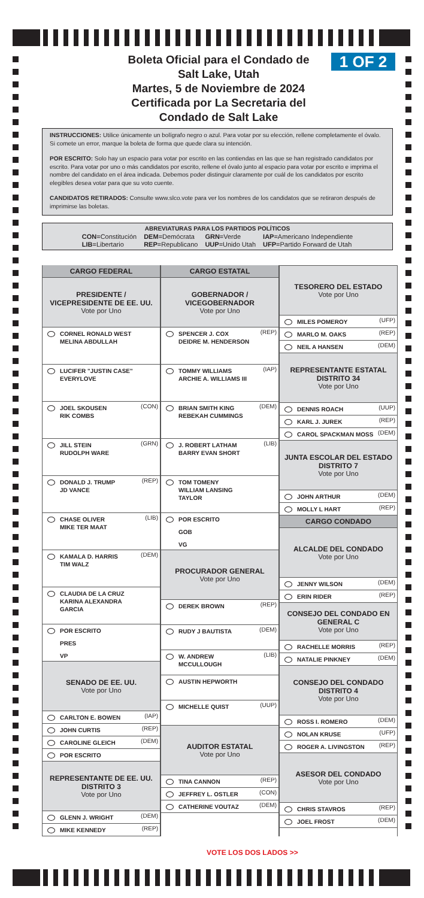Boleta Oficial para el Condado de
Salt Lake, Utah
Martes, 5 de Noviembre de 2024
Certificada por La Secretaria del
Condado de Salt Lake
1 OF 2
INSTRUCCIONES: Utilice únicamente un bolígrafo negro o azul. Para votar por su elección, rellene completamente el óvalo. Si comete un error, marque la boleta de forma que quede clara su intención.
POR ESCRITO: Solo hay un espacio para votar por escrito en las contiendas en las que se han registrado candidatos por escrito. Para votar por uno o más candidatos por escrito, rellene el óvalo junto al espacio para votar por escrito e imprima el nombre del candidato en el área indicada. Debemos poder distinguir claramente por cuál de los candidatos por escrito elegibles desea votar para que su voto cuente.
CANDIDATOS RETIRADOS: Consulte www.slco.vote para ver los nombres de los candidatos que se retiraron después de imprimirse las boletas.
ABREVIATURAS PARA LOS PARTIDOS POLÍTICOS
| CON =Constitución | DEM =Demócrata | GRN =Verde | IAP =Americano Independiente |
| LIB =Libertario | REP =Republicano | UUP =Unido Utah | UFP =Partido Forward de Utah |
CARGO FEDERAL
PRESIDENTE /
VICEPRESIDENTE DE EE. UU.
Vote por Uno
CORNEL RONALD WEST
MELINA ABDULLAH
LUCIFER "JUSTIN CASE"
EVERYLOVE
JOEL SKOUSEN
RIK COMBS
(CON)
JILL STEIN
RUDOLPH WARE
(GRN)
DONALD J. TRUMP
JD VANCE
(REP)
CHASE OLIVER
MIKE TER MAAT
(LIB)
KAMALA D. HARRIS
TIM WALZ
(DEM)
CLAUDIA DE LA CRUZ
KARINA ALEXANDRA
GARCIA
POR ESCRITO
PRES
VP
SENADO DE EE. UU.
Vote por Uno
CARLTON E. BOWEN (IAP)
JOHN CURTIS (REP)
CAROLINE GLEICH (DEM)
POR ESCRITO
REPRESENTANTE DE EE. UU.
DISTRITO 3
Vote por Uno
GLENN J. WRIGHT (DEM)
MIKE KENNEDY (REP)
CARGO ESTATAL
GOBERNADOR /
VICEGOBERNADOR
Vote por Uno
SPENCER J. COX
DEIDRE M. HENDERSON
(REP)
TOMMY WILLIAMS
ARCHIE A. WILLIAMS III
(IAP)
BRIAN SMITH KING
REBEKAH CUMMINGS
(DEM)
J. ROBERT LATHAM
BARRY EVAN SHORT
(LIB)
TOM TOMENY
WILLIAM LANSING
TAYLOR
POR ESCRITO
GOB
VG
PROCURADOR GENERAL
Vote por Uno
DEREK BROWN (REP)
RUDY J BAUTISTA (DEM)
W. ANDREW
MCCULLOUGH
(LIB)
AUSTIN HEPWORTH
MICHELLE QUIST (UUP)
AUDITOR ESTATAL
Vote por Uno
TINA CANNON (REP)
JEFFREY L. OSTLER (CON)
CATHERINE VOUTAZ (DEM)
TESORERO DEL ESTADO
Vote por Uno
MILES POMEROY (UFP)
MARLO M. OAKS (REP)
NEIL A HANSEN (DEM)
REPRESENTANTE ESTATAL
DISTRITO 34
Vote por Uno
DENNIS ROACH (UUP)
KARL J. JUREK (REP)
CAROL SPACKMAN MOSS (DEM)
JUNTA ESCOLAR DEL ESTADO
DISTRITO 7
Vote por Uno
JOHN ARTHUR (DEM)
MOLLY L HART (REP)
CARGO CONDADO
ALCALDE DEL CONDADO
Vote por Uno
JENNY WILSON (DEM)
ERIN RIDER (REP)
CONSEJO DEL CONDADO EN
GENERAL C
Vote por Uno
RACHELLE MORRIS (REP)
NATALIE PINKNEY (DEM)
CONSEJO DEL CONDADO
DISTRITO 4
Vote por Uno
ROSS I. ROMERO (DEM)
NOLAN KRUSE (UFP)
ROGER A. LIVINGSTON (REP)
ASESOR DEL CONDADO
Vote por Uno
CHRIS STAVROS (REP)
JOEL FROST (DEM)
VOTE LOS DOS LADOS >>